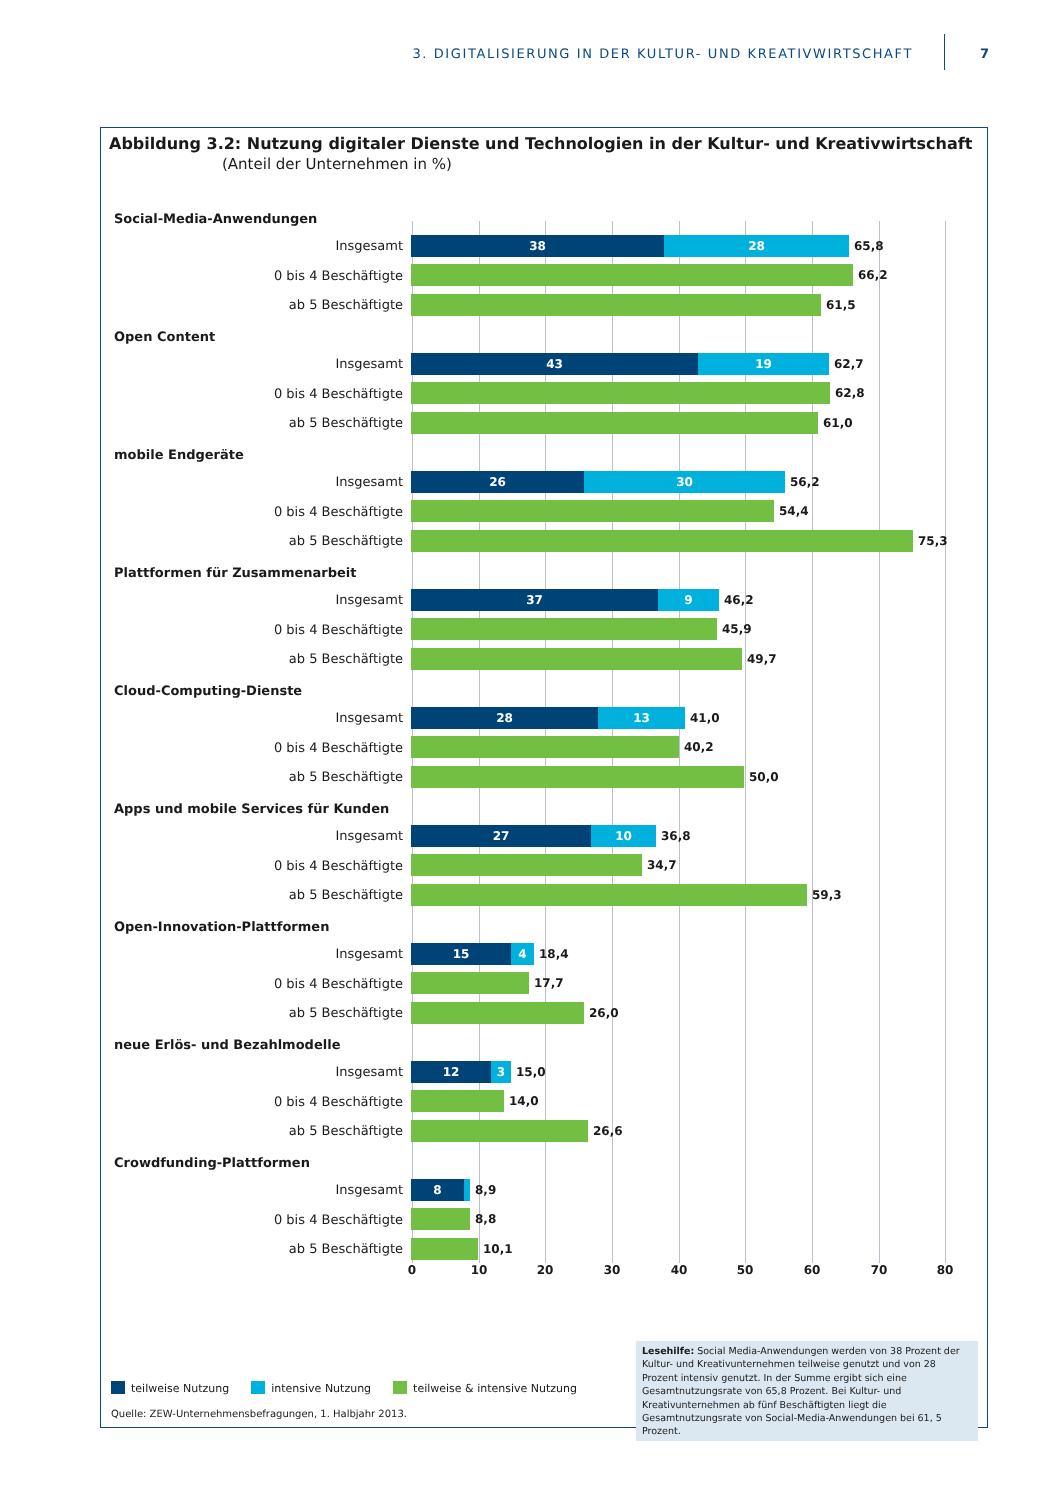3. DIGITALISIERUNG IN DER KULTUR- UND KREATIVWIRTSCHAFT
7
Abbildung 3.2: Nutzung digitaler Dienste und Technologien in der Kultur- und Kreativwirtschaft
(Anteil der Unternehmen in %)
Social-Media-Anwendungen
Insgesamt
38 28
65,8
0 bis 4 Beschäftigte 66,2
ab 5 Beschäftigte 61,5
Open Content
Insgesamt
43 19
62,7
0 bis 4 Beschäftigte 62,8
ab 5 Beschäftigte 61,0
mobile Endgeräte
Insgesamt
26 30
56,2
0 bis 4 Beschäftigte 54,4
ab 5 Beschäftigte 75,3
Plattformen für Zusammenarbeit
Insgesamt
37 9
46,2
0 bis 4 Beschäftigte 45,9
ab 5 Beschäftigte 49,7
Cloud-Computing-Dienste
Insgesamt
28 13
41,0
0 bis 4 Beschäftigte 40,2
ab 5 Beschäftigte 50,0
Apps und mobile Services für Kunden
Insgesamt
27 10
36,8
0 bis 4 Beschäftigte 34,7
ab 5 Beschäftigte 59,3
Open-Innovation-Plattformen
Insgesamt
15 4
18,4
0 bis 4 Beschäftigte 17,7
ab 5 Beschäftigte 26,0
neue Erlös- und Bezahlmodelle
Insgesamt
12 3
15,0
0 bis 4 Beschäftigte 14,0
ab 5 Beschäftigte 26,6
Crowdfunding-Plattformen
Insgesamt
8
8,9
0 bis 4 Beschäftigte 8,8
ab 5 Beschäftigte 10,1
0 10 20 30 40 50 60 70 80
teilweise Nutzung intensive Nutzung teilweise & intensive Nutzung
Quelle: ZEW-Unternehmensbefragungen, 1. Halbjahr 2013.
Lesehilfe: Social Media-Anwendungen werden von 38 Prozent der Kultur- und Kreativunternehmen teilweise genutzt und von 28 Prozent intensiv genutzt. In der Summe ergibt sich eine Gesamtnutzungsrate von 65,8 Prozent. Bei Kultur- und Kreativunternehmen ab fünf Beschäftigten liegt die Gesamtnutzungsrate von Social-Media-Anwendungen bei 61, 5 Prozent.